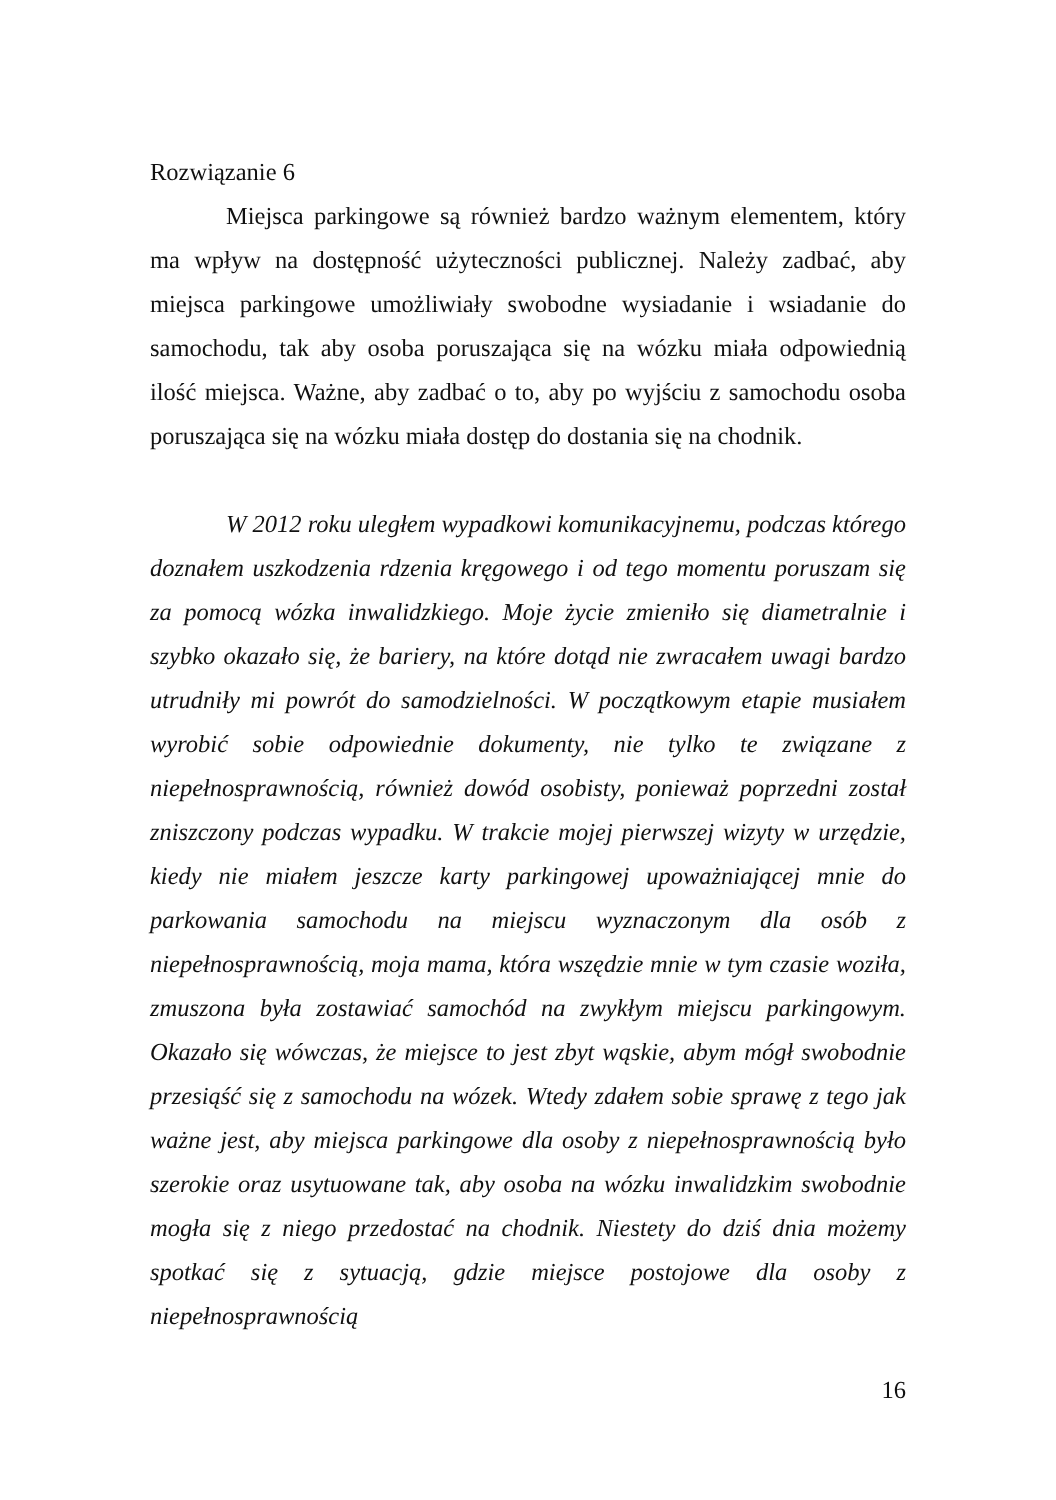Rozwiązanie 6
Miejsca parkingowe są również bardzo ważnym elementem, który ma wpływ na dostępność użyteczności publicznej. Należy zadbać, aby miejsca parkingowe umożliwiały swobodne wysiadanie i wsiadanie do samochodu, tak aby osoba poruszająca się na wózku miała odpowiednią ilość miejsca. Ważne, aby zadbać o to, aby po wyjściu z samochodu osoba poruszająca się na wózku miała dostęp do dostania się na chodnik.
W 2012 roku uległem wypadkowi komunikacyjnemu, podczas którego doznałem uszkodzenia rdzenia kręgowego i od tego momentu poruszam się za pomocą wózka inwalidzkiego. Moje życie zmieniło się diametralnie i szybko okazało się, że bariery, na które dotąd nie zwracałem uwagi bardzo utrudniły mi powrót do samodzielności. W początkowym etapie musiałem wyrobić sobie odpowiednie dokumenty, nie tylko te związane z niepełnosprawnością, również dowód osobisty, ponieważ poprzedni został zniszczony podczas wypadku. W trakcie mojej pierwszej wizyty w urzędzie, kiedy nie miałem jeszcze karty parkingowej upoważniającej mnie do parkowania samochodu na miejscu wyznaczonym dla osób z niepełnosprawnością, moja mama, która wszędzie mnie w tym czasie woziła, zmuszona była zostawiać samochód na zwykłym miejscu parkingowym. Okazało się wówczas, że miejsce to jest zbyt wąskie, abym mógł swobodnie przesiąść się z samochodu na wózek. Wtedy zdałem sobie sprawę z tego jak ważne jest, aby miejsca parkingowe dla osoby z niepełnosprawnością było szerokie oraz usytuowane tak, aby osoba na wózku inwalidzkim swobodnie mogła się z niego przedostać na chodnik. Niestety do dziś dnia możemy spotkać się z sytuacją, gdzie miejsce postojowe dla osoby z niepełnosprawnością
16